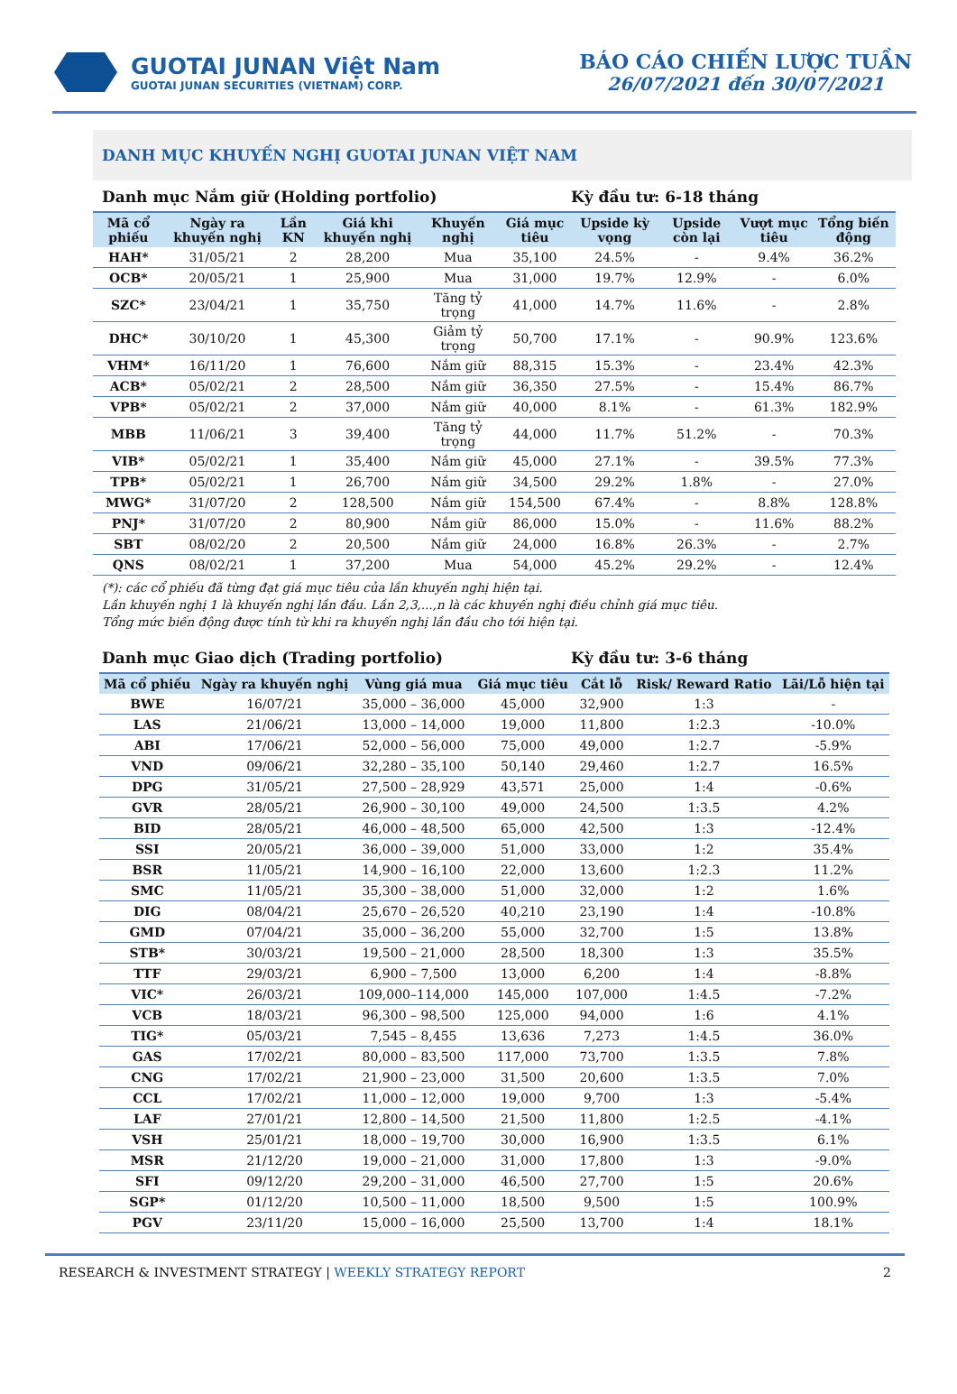GUOTAI JUNAN Việt Nam
GUOTAI JUNAN SECURITIES (VIETNAM) CORP.
BÁO CÁO CHIẾN LƯỢC TUẦN
26/07/2021 đến 30/07/2021
DANH MỤC KHUYẾN NGHỊ GUOTAI JUNAN VIỆT NAM
Danh mục Nắm giữ (Holding portfolio) Kỳ đầu tư: 6-18 tháng
| Mã cổ phiếu | Ngày ra khuyến nghị | Lần KN | Giá khi khuyến nghị | Khuyến nghị | Giá mục tiêu | Upside kỳ vọng | Upside còn lại | Vượt mục tiêu | Tổng biến động |
| --- | --- | --- | --- | --- | --- | --- | --- | --- | --- |
| HAH* | 31/05/21 | 2 | 28,200 | Mua | 35,100 | 24.5% | - | 9.4% | 36.2% |
| OCB* | 20/05/21 | 1 | 25,900 | Mua | 31,000 | 19.7% | 12.9% | - | 6.0% |
| SZC* | 23/04/21 | 1 | 35,750 | Tăng tỷ trọng | 41,000 | 14.7% | 11.6% | - | 2.8% |
| DHC* | 30/10/20 | 1 | 45,300 | Giảm tỷ trọng | 50,700 | 17.1% | - | 90.9% | 123.6% |
| VHM* | 16/11/20 | 1 | 76,600 | Nắm giữ | 88,315 | 15.3% | - | 23.4% | 42.3% |
| ACB* | 05/02/21 | 2 | 28,500 | Nắm giữ | 36,350 | 27.5% | - | 15.4% | 86.7% |
| VPB* | 05/02/21 | 2 | 37,000 | Nắm giữ | 40,000 | 8.1% | - | 61.3% | 182.9% |
| MBB | 11/06/21 | 3 | 39,400 | Tăng tỷ trọng | 44,000 | 11.7% | 51.2% | - | 70.3% |
| VIB* | 05/02/21 | 1 | 35,400 | Nắm giữ | 45,000 | 27.1% | - | 39.5% | 77.3% |
| TPB* | 05/02/21 | 1 | 26,700 | Nắm giữ | 34,500 | 29.2% | 1.8% | - | 27.0% |
| MWG* | 31/07/20 | 2 | 128,500 | Nắm giữ | 154,500 | 67.4% | - | 8.8% | 128.8% |
| PNJ* | 31/07/20 | 2 | 80,900 | Nắm giữ | 86,000 | 15.0% | - | 11.6% | 88.2% |
| SBT | 08/02/20 | 2 | 20,500 | Nắm giữ | 24,000 | 16.8% | 26.3% | - | 2.7% |
| QNS | 08/02/21 | 1 | 37,200 | Mua | 54,000 | 45.2% | 29.2% | - | 12.4% |
(*): các cổ phiếu đã từng đạt giá mục tiêu của lần khuyến nghị hiện tại.
Lần khuyến nghị 1 là khuyến nghị lần đầu. Lần 2,3,...,n là các khuyến nghị điều chỉnh giá mục tiêu.
Tổng mức biến động được tính từ khi ra khuyến nghị lần đầu cho tới hiện tại.
Danh mục Giao dịch (Trading portfolio) Kỳ đầu tư: 3-6 tháng
| Mã cổ phiếu | Ngày ra khuyến nghị | Vùng giá mua | Giá mục tiêu | Cắt lỗ | Risk/ Reward Ratio | Lãi/Lỗ hiện tại |
| --- | --- | --- | --- | --- | --- | --- |
| BWE | 16/07/21 | 35,000 – 36,000 | 45,000 | 32,900 | 1:3 | - |
| LAS | 21/06/21 | 13,000 – 14,000 | 19,000 | 11,800 | 1:2.3 | -10.0% |
| ABI | 17/06/21 | 52,000 – 56,000 | 75,000 | 49,000 | 1:2.7 | -5.9% |
| VND | 09/06/21 | 32,280 – 35,100 | 50,140 | 29,460 | 1:2.7 | 16.5% |
| DPG | 31/05/21 | 27,500 – 28,929 | 43,571 | 25,000 | 1:4 | -0.6% |
| GVR | 28/05/21 | 26,900 – 30,100 | 49,000 | 24,500 | 1:3.5 | 4.2% |
| BID | 28/05/21 | 46,000 – 48,500 | 65,000 | 42,500 | 1:3 | -12.4% |
| SSI | 20/05/21 | 36,000 – 39,000 | 51,000 | 33,000 | 1:2 | 35.4% |
| BSR | 11/05/21 | 14,900 – 16,100 | 22,000 | 13,600 | 1:2.3 | 11.2% |
| SMC | 11/05/21 | 35,300 – 38,000 | 51,000 | 32,000 | 1:2 | 1.6% |
| DIG | 08/04/21 | 25,670 – 26,520 | 40,210 | 23,190 | 1:4 | -10.8% |
| GMD | 07/04/21 | 35,000 – 36,200 | 55,000 | 32,700 | 1:5 | 13.8% |
| STB* | 30/03/21 | 19,500 – 21,000 | 28,500 | 18,300 | 1:3 | 35.5% |
| TTF | 29/03/21 | 6,900 – 7,500 | 13,000 | 6,200 | 1:4 | -8.8% |
| VIC* | 26/03/21 | 109,000–114,000 | 145,000 | 107,000 | 1:4.5 | -7.2% |
| VCB | 18/03/21 | 96,300 – 98,500 | 125,000 | 94,000 | 1:6 | 4.1% |
| TIG* | 05/03/21 | 7,545 – 8,455 | 13,636 | 7,273 | 1:4.5 | 36.0% |
| GAS | 17/02/21 | 80,000 – 83,500 | 117,000 | 73,700 | 1:3.5 | 7.8% |
| CNG | 17/02/21 | 21,900 – 23,000 | 31,500 | 20,600 | 1:3.5 | 7.0% |
| CCL | 17/02/21 | 11,000 – 12,000 | 19,000 | 9,700 | 1:3 | -5.4% |
| LAF | 27/01/21 | 12,800 – 14,500 | 21,500 | 11,800 | 1:2.5 | -4.1% |
| VSH | 25/01/21 | 18,000 – 19,700 | 30,000 | 16,900 | 1:3.5 | 6.1% |
| MSR | 21/12/20 | 19,000 – 21,000 | 31,000 | 17,800 | 1:3 | -9.0% |
| SFI | 09/12/20 | 29,200 – 31,000 | 46,500 | 27,700 | 1:5 | 20.6% |
| SGP* | 01/12/20 | 10,500 – 11,000 | 18,500 | 9,500 | 1:5 | 100.9% |
| PGV | 23/11/20 | 15,000 – 16,000 | 25,500 | 13,700 | 1:4 | 18.1% |
RESEARCH & INVESTMENT STRATEGY | WEEKLY STRATEGY REPORT 2